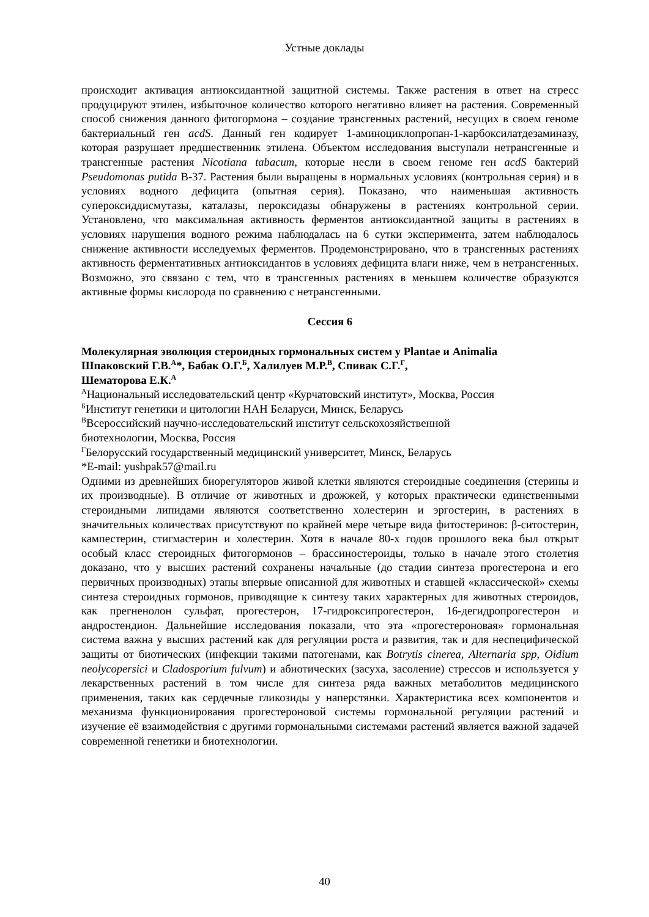Устные доклады
происходит активация антиоксидантной защитной системы. Также растения в ответ на стресс продуцируют этилен, избыточное количество которого негативно влияет на растения. Современный способ снижения данного фитогормона – создание трансгенных растений, несущих в своем геноме бактериальный ген acdS. Данный ген кодирует 1-аминоциклопропан-1-карбоксилатдезаминазу, которая разрушает предшественник этилена. Объектом исследования выступали нетрансгенные и трансгенные растения Nicotiana tabacum, которые несли в своем геноме ген acdS бактерий Pseudomonas putida В-37. Растения были выращены в нормальных условиях (контрольная серия) и в условиях водного дефицита (опытная серия). Показано, что наименьшая активность супероксиддисмутазы, каталазы, пероксидазы обнаружены в растениях контрольной серии. Установлено, что максимальная активность ферментов антиоксидантной защиты в растениях в условиях нарушения водного режима наблюдалась на 6 сутки эксперимента, затем наблюдалось снижение активности исследуемых ферментов. Продемонстрировано, что в трансгенных растениях активность ферментативных антиоксидантов в условиях дефицита влаги ниже, чем в нетрансгенных. Возможно, это связано с тем, что в трансгенных растениях в меньшем количестве образуются активные формы кислорода по сравнению с нетрансгенными.
Сессия 6
Молекулярная эволюция стероидных гормональных систем у Plantae и Animalia
Шпаковский Г.В.<sup>А</sup>*, Бабак О.Г.<sup>Б</sup>, Халилуев М.Р.<sup>В</sup>, Спивак С.Г.<sup>Г</sup>,
Шематорова Е.К.<sup>А</sup>
<sup>А</sup>Национальный исследовательский центр «Курчатовский институт», Москва, Россия
<sup>Б</sup>Институт генетики и цитологии НАН Беларуси, Минск, Беларусь
<sup>В</sup>Всероссийский научно-исследовательский институт сельскохозяйственной
биотехнологии, Москва, Россия
<sup>Г</sup>Белорусский государственный медицинский университет, Минск, Беларусь
*E-mail: yushpak57@mail.ru
Одними из древнейших биорегуляторов живой клетки являются стероидные соединения (стерины и их производные). В отличие от животных и дрожжей, у которых практически единственными стероидными липидами являются соответственно холестерин и эргостерин, в растениях в значительных количествах присутствуют по крайней мере четыре вида фитостеринов: β-ситостерин, кампестерин, стигмастерин и холестерин. Хотя в начале 80-х годов прошлого века был открыт особый класс стероидных фитогормонов – брассиностероиды, только в начале этого столетия доказано, что у высших растений сохранены начальные (до стадии синтеза прогестерона и его первичных производных) этапы впервые описанной для животных и ставшей «классической» схемы синтеза стероидных гормонов, приводящие к синтезу таких характерных для животных стероидов, как прегненолон сульфат, прогестерон, 17-гидроксипрогестерон, 16-дегидропрогестерон и андростендион. Дальнейшие исследования показали, что эта «прогестероновая» гормональная система важна у высших растений как для регуляции роста и развития, так и для неспецифической защиты от биотических (инфекции такими патогенами, как Botrytis cinerea, Alternaria spp, Oidium neolycopersici и Cladosporium fulvum) и абиотических (засуха, засоление) стрессов и используется у лекарственных растений в том числе для синтеза ряда важных метаболитов медицинского применения, таких как сердечные гликозиды у наперстянки. Характеристика всех компонентов и механизма функционирования прогестероновой системы гормональной регуляции растений и изучение её взаимодействия с другими гормональными системами растений является важной задачей современной генетики и биотехнологии.
40